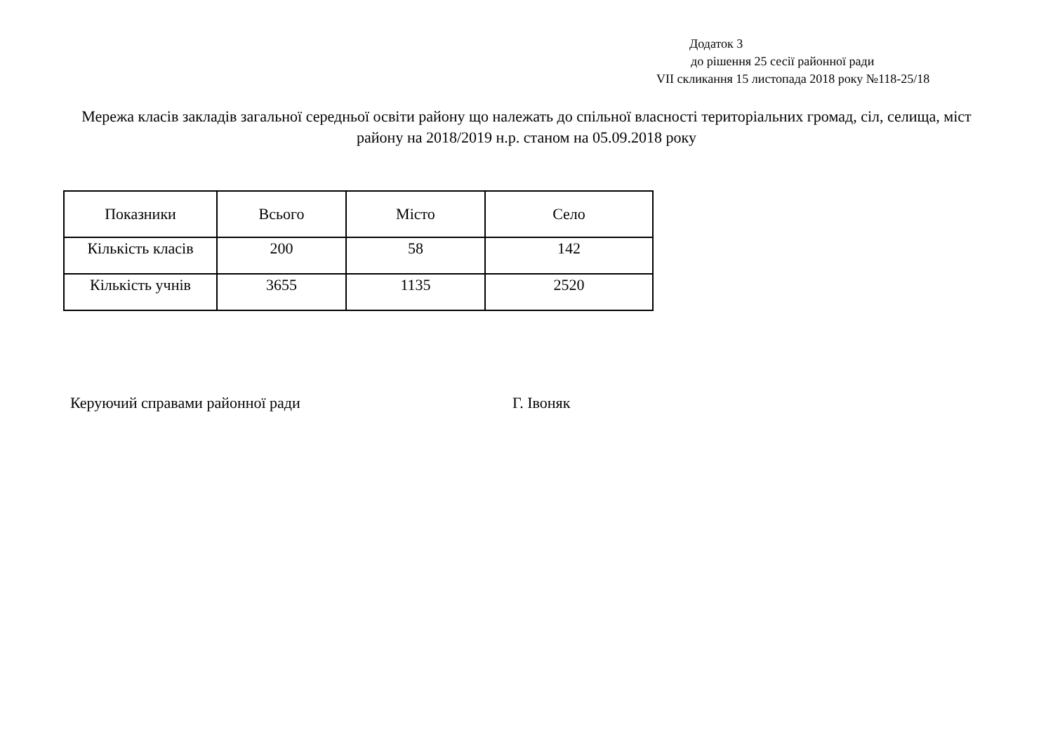Додаток 3
до рішення 25 сесії районної ради
VII скликання 15 листопада 2018 року №118-25/18
Мережа класів закладів загальної середньої освіти району що належать до спільної власності територіальних громад, сіл, селища, міст району на 2018/2019 н.р. станом на 05.09.2018 року
| Показники | Всього | Місто | Село |
| --- | --- | --- | --- |
| Кількість класів | 200 | 58 | 142 |
| Кількість учнів | 3655 | 1135 | 2520 |
Керуючий справами районної ради Г. Івоняк